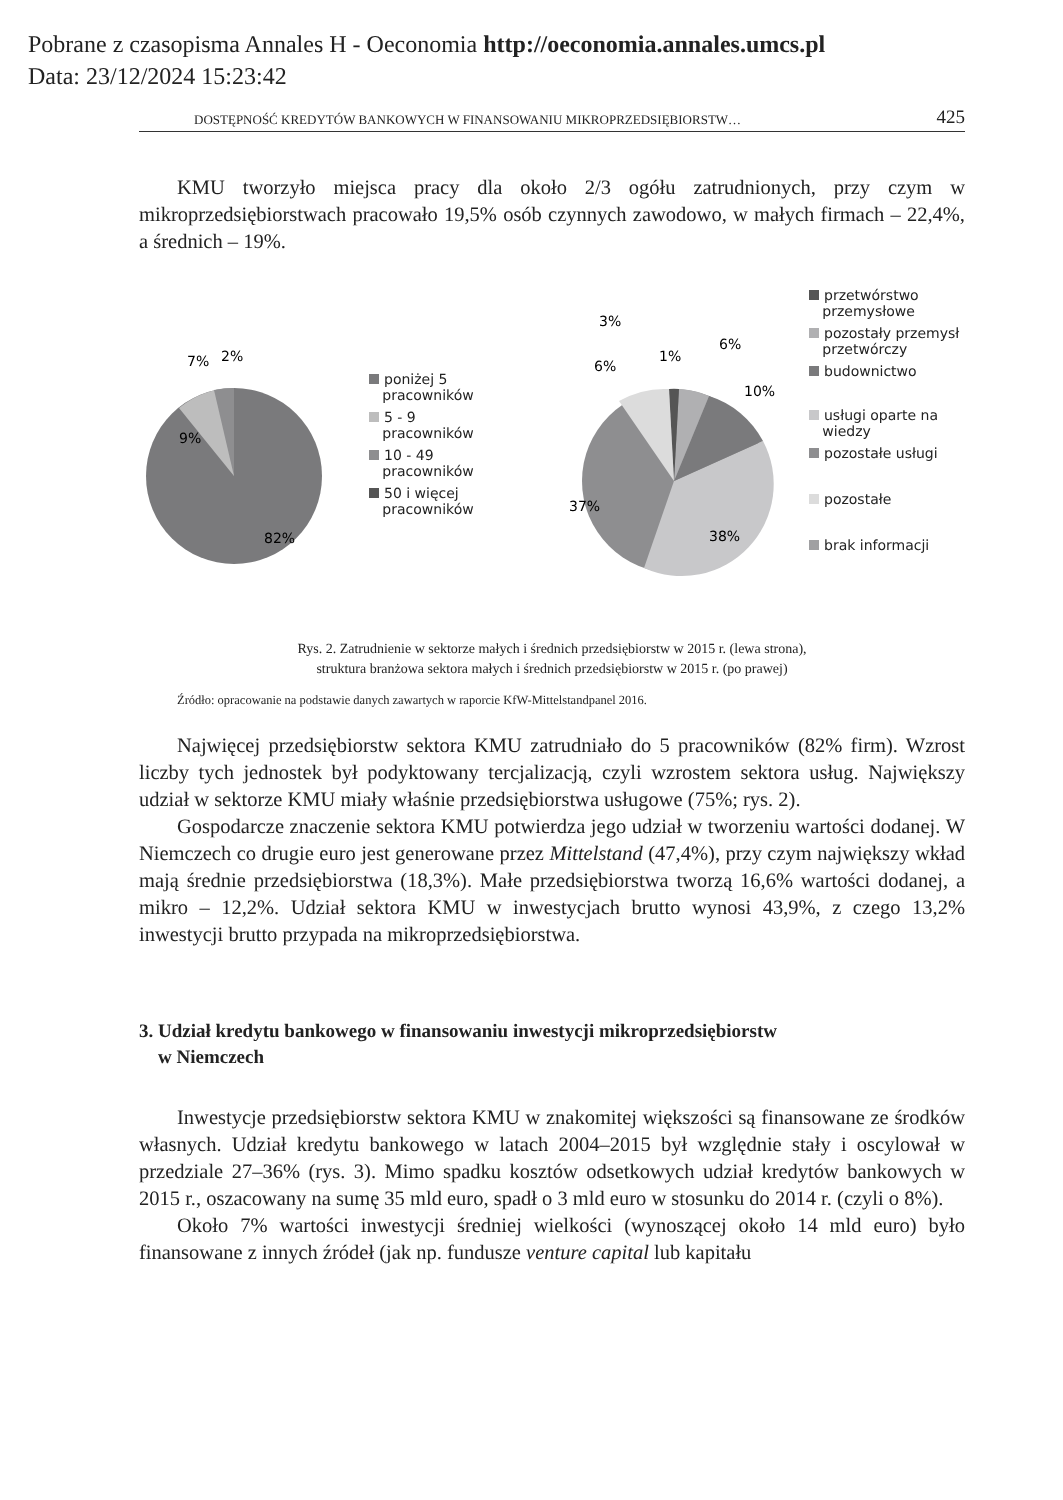Pobrane z czasopisma Annales H - Oeconomia http://oeconomia.annales.umcs.pl
Data: 23/12/2024 15:23:42
DOSTĘPNOŚĆ KREDYTÓW BANKOWYCH W FINANSOWANIU MIKROPRZEDSIĘBIORSTW… 425
KMU tworzyło miejsca pracy dla około 2/3 ogółu zatrudnionych, przy czym w mikroprzedsiębiorstwach pracowało 19,5% osób czynnych zawodowo, w małych firmach – 22,4%, a średnich – 19%.
7%
2%
9%
82%
poniżej 5
pracowników
5 - 9
pracowników
10 - 49
pracowników
50 i więcej
pracowników
3%
6%
1%
6%
10%
37%
38%
przetwórstwo
przemysłowe
pozostały przemysł
przetwórczy
budownictwo
usługi oparte na
wiedzy
pozostałe usługi
pozostałe
brak informacji
Rys. 2. Zatrudnienie w sektorze małych i średnich przedsiębiorstw w 2015 r. (lewa strona),
struktura branżowa sektora małych i średnich przedsiębiorstw w 2015 r. (po prawej)
Źródło: opracowanie na podstawie danych zawartych w raporcie KfW-Mittelstandpanel 2016.
Najwięcej przedsiębiorstw sektora KMU zatrudniało do 5 pracowników (82% firm). Wzrost liczby tych jednostek był podyktowany tercjalizacją, czyli wzrostem sektora usług. Największy udział w sektorze KMU miały właśnie przedsiębiorstwa usługowe (75%; rys. 2).
Gospodarcze znaczenie sektora KMU potwierdza jego udział w tworzeniu wartości dodanej. W Niemczech co drugie euro jest generowane przez Mittelstand (47,4%), przy czym największy wkład mają średnie przedsiębiorstwa (18,3%). Małe przedsiębiorstwa tworzą 16,6% wartości dodanej, a mikro – 12,2%. Udział sektora KMU w inwestycjach brutto wynosi 43,9%, z czego 13,2% inwestycji brutto przypada na mikroprzedsiębiorstwa.
3. Udział kredytu bankowego w finansowaniu inwestycji mikroprzedsiębiorstw
w Niemczech
Inwestycje przedsiębiorstw sektora KMU w znakomitej większości są finansowane ze środków własnych. Udział kredytu bankowego w latach 2004–2015 był względnie stały i oscylował w przedziale 27–36% (rys. 3). Mimo spadku kosztów odsetkowych udział kredytów bankowych w 2015 r., oszacowany na sumę 35 mld euro, spadł o 3 mld euro w stosunku do 2014 r. (czyli o 8%).
Około 7% wartości inwestycji średniej wielkości (wynoszącej około 14 mld euro) było finansowane z innych źródeł (jak np. fundusze venture capital lub kapitału